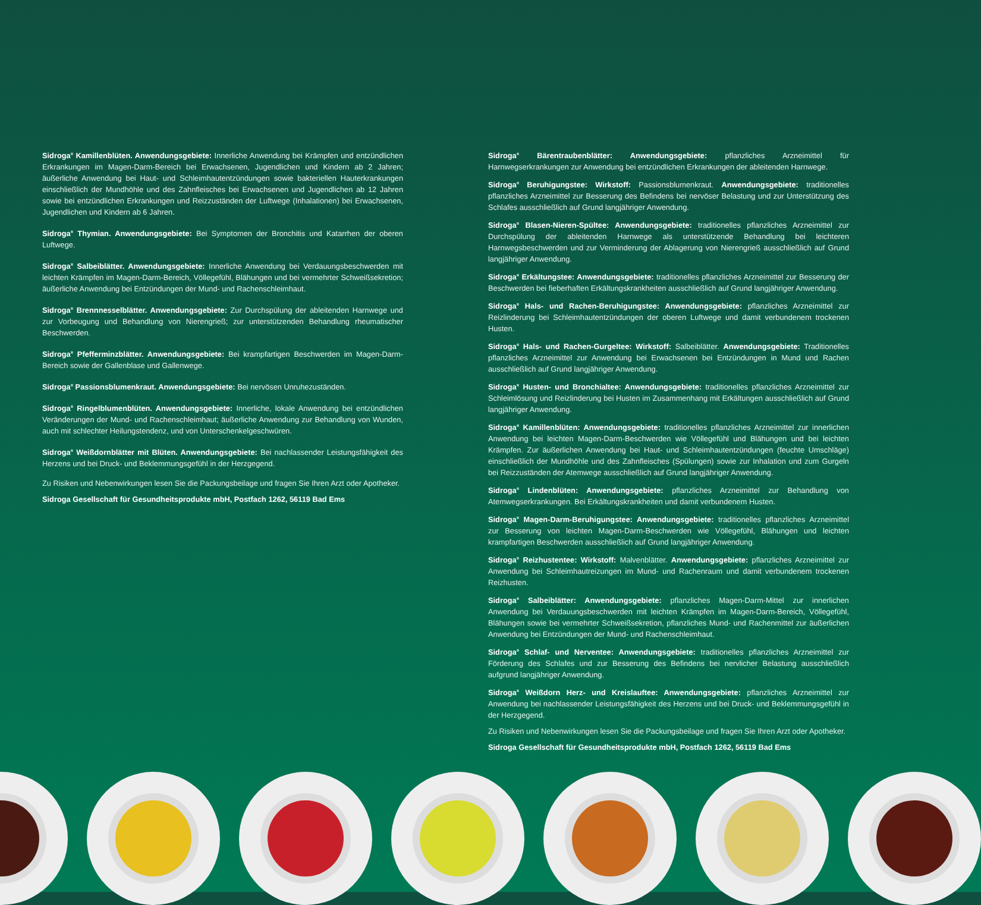Sidroga<sup>®</sup> Kamillenblüten. Anwendungsgebiete: Innerliche Anwendung bei Krämpfen und entzündlichen Erkrankungen im Magen-Darm-Bereich bei Erwachsenen, Jugendlichen und Kindern ab 2 Jahren; äußerliche Anwendung bei Haut- und Schleimhautentzündungen sowie bakteriellen Hauterkrankungen einschließlich der Mundhöhle und des Zahnfleisches bei Erwachsenen und Jugendlichen ab 12 Jahren sowie bei entzündlichen Erkrankungen und Reizzuständen der Luftwege (Inhalationen) bei Erwachsenen, Jugendlichen und Kindern ab 6 Jahren.
Sidroga<sup>®</sup> Thymian. Anwendungsgebiete: Bei Symptomen der Bronchitis und Katarrhen der oberen Luftwege.
Sidroga<sup>®</sup> Salbeiblätter. Anwendungsgebiete: Innerliche Anwendung bei Verdauungsbeschwerden mit leichten Krämpfen im Magen-Darm-Bereich, Völlegefühl, Blähungen und bei vermehrter Schweißsekretion; äußerliche Anwendung bei Entzündungen der Mund- und Rachenschleimhaut.
Sidroga<sup>®</sup> Brennnesselblätter. Anwendungsgebiete: Zur Durchspülung der ableitenden Harnwege und zur Vorbeugung und Behandlung von Nierengrieß; zur unterstützenden Behandlung rheumatischer Beschwerden.
Sidroga<sup>®</sup> Pfefferminzblätter. Anwendungsgebiete: Bei krampfartigen Beschwerden im Magen-Darm-Bereich sowie der Gallenblase und Gallenwege.
Sidroga<sup>®</sup> Passionsblumenkraut. Anwendungsgebiete: Bei nervösen Unruhezuständen.
Sidroga<sup>®</sup> Ringelblumenblüten. Anwendungsgebiete: Innerliche, lokale Anwendung bei entzündlichen Veränderungen der Mund- und Rachenschleimhaut; äußerliche Anwendung zur Behandlung von Wunden, auch mit schlechter Heilungstendenz, und von Unterschenkelgeschwüren.
Sidroga<sup>®</sup> Weißdornblätter mit Blüten. Anwendungsgebiete: Bei nachlassender Leistungsfähigkeit des Herzens und bei Druck- und Beklemmungsgefühl in der Herzgegend.
Zu Risiken und Nebenwirkungen lesen Sie die Packungsbeilage und fragen Sie Ihren Arzt oder Apotheker.
Sidroga Gesellschaft für Gesundheitsprodukte mbH, Postfach 1262, 56119 Bad Ems
Sidroga<sup>®</sup> Bärentraubenblätter: Anwendungsgebiete: pflanzliches Arzneimittel für Harnwegserkrankungen zur Anwendung bei entzündlichen Erkrankungen der ableitenden Harnwege.
Sidroga<sup>®</sup> Beruhigungstee: Wirkstoff: Passionsblumenkraut. Anwendungsgebiete: traditionelles pflanzliches Arzneimittel zur Besserung des Befindens bei nervöser Belastung und zur Unterstützung des Schlafes ausschließlich auf Grund langjähriger Anwendung.
Sidroga<sup>®</sup> Blasen-Nieren-Spültee: Anwendungsgebiete: traditionelles pflanzliches Arzneimittel zur Durchspülung der ableitenden Harnwege als unterstützende Behandlung bei leichteren Harnwegsbeschwerden und zur Verminderung der Ablagerung von Nierengrieß ausschließlich auf Grund langjähriger Anwendung.
Sidroga<sup>®</sup> Erkältungstee: Anwendungsgebiete: traditionelles pflanzliches Arzneimittel zur Besserung der Beschwerden bei fieberhaften Erkältungskrankheiten ausschließlich auf Grund langjähriger Anwendung.
Sidroga<sup>®</sup> Hals- und Rachen-Beruhigungstee: Anwendungsgebiete: pflanzliches Arzneimittel zur Reizlinderung bei Schleimhautentzündungen der oberen Luftwege und damit verbundenem trockenen Husten.
Sidroga<sup>®</sup> Hals- und Rachen-Gurgeltee: Wirkstoff: Salbeiblätter. Anwendungsgebiete: Traditionelles pflanzliches Arzneimittel zur Anwendung bei Erwachsenen bei Entzündungen in Mund und Rachen ausschließlich auf Grund langjähriger Anwendung.
Sidroga<sup>®</sup> Husten- und Bronchialtee: Anwendungsgebiete: traditionelles pflanzliches Arzneimittel zur Schleimlösung und Reizlinderung bei Husten im Zusammenhang mit Erkältungen ausschließlich auf Grund langjähriger Anwendung.
Sidroga<sup>®</sup> Kamillenblüten: Anwendungsgebiete: traditionelles pflanzliches Arzneimittel zur innerlichen Anwendung bei leichten Magen-Darm-Beschwerden wie Völlegefühl und Blähungen und bei leichten Krämpfen. Zur äußerlichen Anwendung bei Haut- und Schleimhautentzündungen (feuchte Umschläge) einschließlich der Mundhöhle und des Zahnfleisches (Spülungen) sowie zur Inhalation und zum Gurgeln bei Reizzuständen der Atemwege ausschließlich auf Grund langjähriger Anwendung.
Sidroga<sup>®</sup> Lindenblüten: Anwendungsgebiete: pflanzliches Arzneimittel zur Behandlung von Atemwegserkrankungen. Bei Erkältungskrankheiten und damit verbundenem Husten.
Sidroga<sup>®</sup> Magen-Darm-Beruhigungstee: Anwendungsgebiete: traditionelles pflanzliches Arzneimittel zur Besserung von leichten Magen-Darm-Beschwerden wie Völlegefühl, Blähungen und leichten krampfartigen Beschwerden ausschließlich auf Grund langjähriger Anwendung.
Sidroga<sup>®</sup> Reizhustentee: Wirkstoff: Malvenblätter. Anwendungsgebiete: pflanzliches Arzneimittel zur Anwendung bei Schleimhautreizungen im Mund- und Rachenraum und damit verbundenem trockenen Reizhusten.
Sidroga<sup>®</sup> Salbeiblätter: Anwendungsgebiete: pflanzliches Magen-Darm-Mittel zur innerlichen Anwendung bei Verdauungsbeschwerden mit leichten Krämpfen im Magen-Darm-Bereich, Völlegefühl, Blähungen sowie bei vermehrter Schweißsekretion, pflanzliches Mund- und Rachenmittel zur äußerlichen Anwendung bei Entzündungen der Mund- und Rachenschleimhaut.
Sidroga<sup>®</sup> Schlaf- und Nerventee: Anwendungsgebiete: traditionelles pflanzliches Arzneimittel zur Förderung des Schlafes und zur Besserung des Befindens bei nervlicher Belastung ausschließlich aufgrund langjähriger Anwendung.
Sidroga<sup>®</sup> Weißdorn Herz- und Kreislauftee: Anwendungsgebiete: pflanzliches Arzneimittel zur Anwendung bei nachlassender Leistungsfähigkeit des Herzens und bei Druck- und Beklemmungsgefühl in der Herzgegend.
Zu Risiken und Nebenwirkungen lesen Sie die Packungsbeilage und fragen Sie Ihren Arzt oder Apotheker.
Sidroga Gesellschaft für Gesundheitsprodukte mbH, Postfach 1262, 56119 Bad Ems